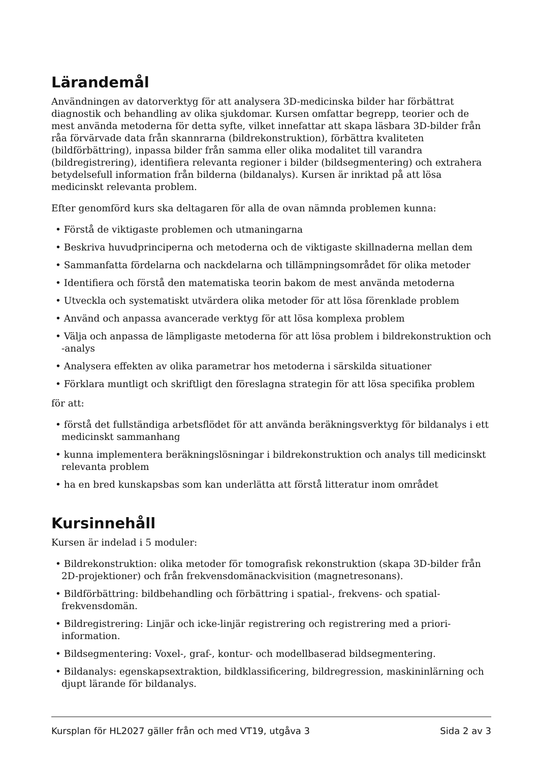Lärandemål
Användningen av datorverktyg för att analysera 3D-medicinska bilder har förbättrat diagnostik och behandling av olika sjukdomar. Kursen omfattar begrepp, teorier och de mest använda metoderna för detta syfte, vilket innefattar att skapa läsbara 3D-bilder från råa förvärvade data från skannrarna (bildrekonstruktion), förbättra kvaliteten (bildförbättring), inpassa bilder från samma eller olika modalitet till varandra (bildregistrering), identifiera relevanta regioner i bilder (bildsegmentering) och extrahera betydelsefull information från bilderna (bildanalys). Kursen är inriktad på att lösa medicinskt relevanta problem.
Efter genomförd kurs ska deltagaren för alla de ovan nämnda problemen kunna:
• Förstå de viktigaste problemen och utmaningarna
• Beskriva huvudprinciperna och metoderna och de viktigaste skillnaderna mellan dem
• Sammanfatta fördelarna och nackdelarna och tillämpningsområdet för olika metoder
• Identifiera och förstå den matematiska teorin bakom de mest använda metoderna
• Utveckla och systematiskt utvärdera olika metoder för att lösa förenklade problem
• Använd och anpassa avancerade verktyg för att lösa komplexa problem
• Välja och anpassa de lämpligaste metoderna för att lösa problem i bildrekonstruktion och -analys
• Analysera effekten av olika parametrar hos metoderna i särskilda situationer
• Förklara muntligt och skriftligt den föreslagna strategin för att lösa specifika problem
för att:
• förstå det fullständiga arbetsflödet för att använda beräkningsverktyg för bildanalys i ett medicinskt sammanhang
• kunna implementera beräkningslösningar i bildrekonstruktion och analys till medicinskt relevanta problem
• ha en bred kunskapsbas som kan underlätta att förstå litteratur inom området
Kursinnehåll
Kursen är indelad i 5 moduler:
• Bildrekonstruktion: olika metoder för tomografisk rekonstruktion (skapa 3D-bilder från 2D-projektioner) och från frekvensdomänackvisition (magnetresonans).
• Bildförbättring: bildbehandling och förbättring i spatial-, frekvens- och spatial-frekvensdomän.
• Bildregistrering: Linjär och icke-linjär registrering och registrering med a priori-information.
• Bildsegmentering: Voxel-, graf-, kontur- och modellbaserad bildsegmentering.
• Bildanalys: egenskapsextraktion, bildklassificering, bildregression, maskininlärning och djupt lärande för bildanalys.
Kursplan för HL2027 gäller från och med VT19, utgåva 3 Sida 2 av 3